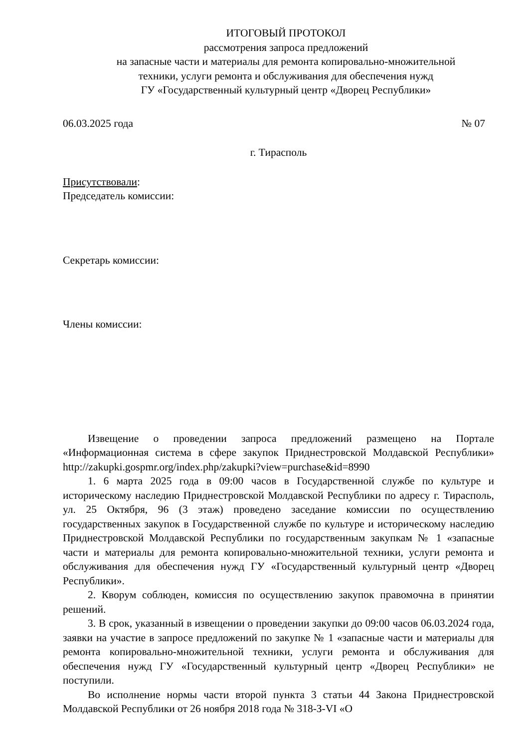ИТОГОВЫЙ ПРОТОКОЛ
рассмотрения запроса предложений
на запасные части и материалы для ремонта копировально-множительной
техники, услуги ремонта и обслуживания для обеспечения нужд
ГУ «Государственный культурный центр «Дворец Республики»
06.03.2025 года № 07
г. Тирасполь
Присутствовали:
Председатель комиссии:
Секретарь комиссии:
Члены комиссии:
Извещение о проведении запроса предложений размещено на Портале «Информационная система в сфере закупок Приднестровской Молдавской Республики» http://zakupki.gospmr.org/index.php/zakupki?view=purchase&id=8990
1. 6 марта 2025 года в 09:00 часов в Государственной службе по культуре и историческому наследию Приднестровской Молдавской Республики по адресу г. Тирасполь, ул. 25 Октября, 96 (3 этаж) проведено заседание комиссии по осуществлению государственных закупок в Государственной службе по культуре и историческому наследию Приднестровской Молдавской Республики по государственным закупкам № 1 «запасные части и материалы для ремонта копировально-множительной техники, услуги ремонта и обслуживания для обеспечения нужд ГУ «Государственный культурный центр «Дворец Республики».
2. Кворум соблюден, комиссия по осуществлению закупок правомочна в принятии решений.
3. В срок, указанный в извещении о проведении закупки до 09:00 часов 06.03.2024 года, заявки на участие в запросе предложений по закупке № 1 «запасные части и материалы для ремонта копировально-множительной техники, услуги ремонта и обслуживания для обеспечения нужд ГУ «Государственный культурный центр «Дворец Республики» не поступили.
Во исполнение нормы части второй пункта 3 статьи 44 Закона Приднестровской Молдавской Республики от 26 ноября 2018 года № 318-З-VI «О